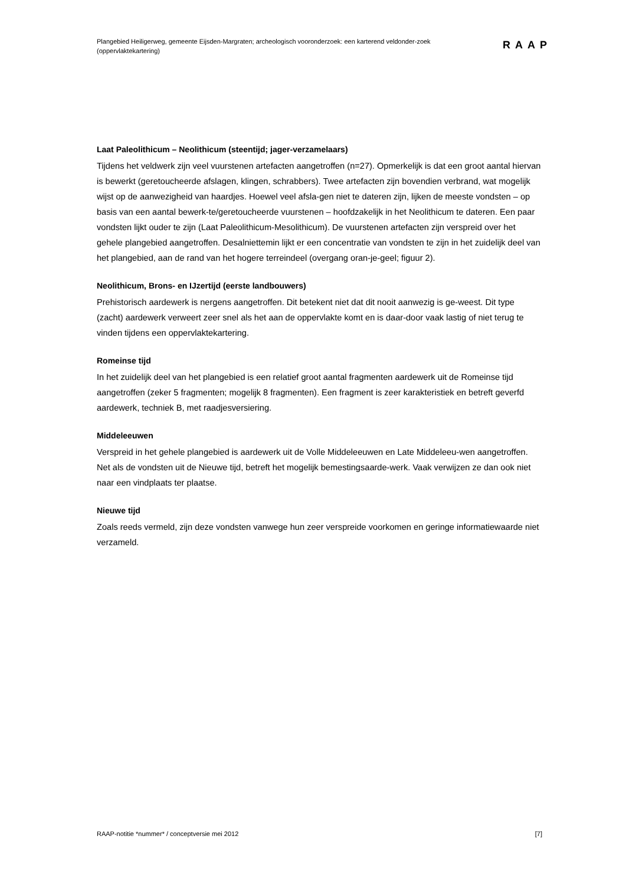Plangebied Heiligerweg, gemeente Eijsden-Margraten; archeologisch vooronderzoek: een karterend veldonder-zoek (oppervlaktekartering)
RAAP
Laat Paleolithicum – Neolithicum (steentijd; jager-verzamelaars)
Tijdens het veldwerk zijn veel vuurstenen artefacten aangetroffen (n=27). Opmerkelijk is dat een groot aantal hiervan is bewerkt (geretoucheerde afslagen, klingen, schrabbers). Twee artefacten zijn bovendien verbrand, wat mogelijk wijst op de aanwezigheid van haardjes. Hoewel veel afsla-gen niet te dateren zijn, lijken de meeste vondsten – op basis van een aantal bewerk-te/geretoucheerde vuurstenen – hoofdzakelijk in het Neolithicum te dateren. Een paar vondsten lijkt ouder te zijn (Laat Paleolithicum-Mesolithicum). De vuurstenen artefacten zijn verspreid over het gehele plangebied aangetroffen. Desalniettemin lijkt er een concentratie van vondsten te zijn in het zuidelijk deel van het plangebied, aan de rand van het hogere terreindeel (overgang oran-je-geel; figuur 2).
Neolithicum, Brons- en IJzertijd (eerste landbouwers)
Prehistorisch aardewerk is nergens aangetroffen. Dit betekent niet dat dit nooit aanwezig is ge-weest. Dit type (zacht) aardewerk verweert zeer snel als het aan de oppervlakte komt en is daar-door vaak lastig of niet terug te vinden tijdens een oppervlaktekartering.
Romeinse tijd
In het zuidelijk deel van het plangebied is een relatief groot aantal fragmenten aardewerk uit de Romeinse tijd aangetroffen (zeker 5 fragmenten; mogelijk 8 fragmenten). Een fragment is zeer karakteristiek en betreft geverfd aardewerk, techniek B, met raadjesversiering.
Middeleeuwen
Verspreid in het gehele plangebied is aardewerk uit de Volle Middeleeuwen en Late Middeleeu-wen aangetroffen. Net als de vondsten uit de Nieuwe tijd, betreft het mogelijk bemestingsaarde-werk. Vaak verwijzen ze dan ook niet naar een vindplaats ter plaatse.
Nieuwe tijd
Zoals reeds vermeld, zijn deze vondsten vanwege hun zeer verspreide voorkomen en geringe informatiewaarde niet verzameld.
RAAP-notitie *nummer* / conceptversie mei 2012 [7]